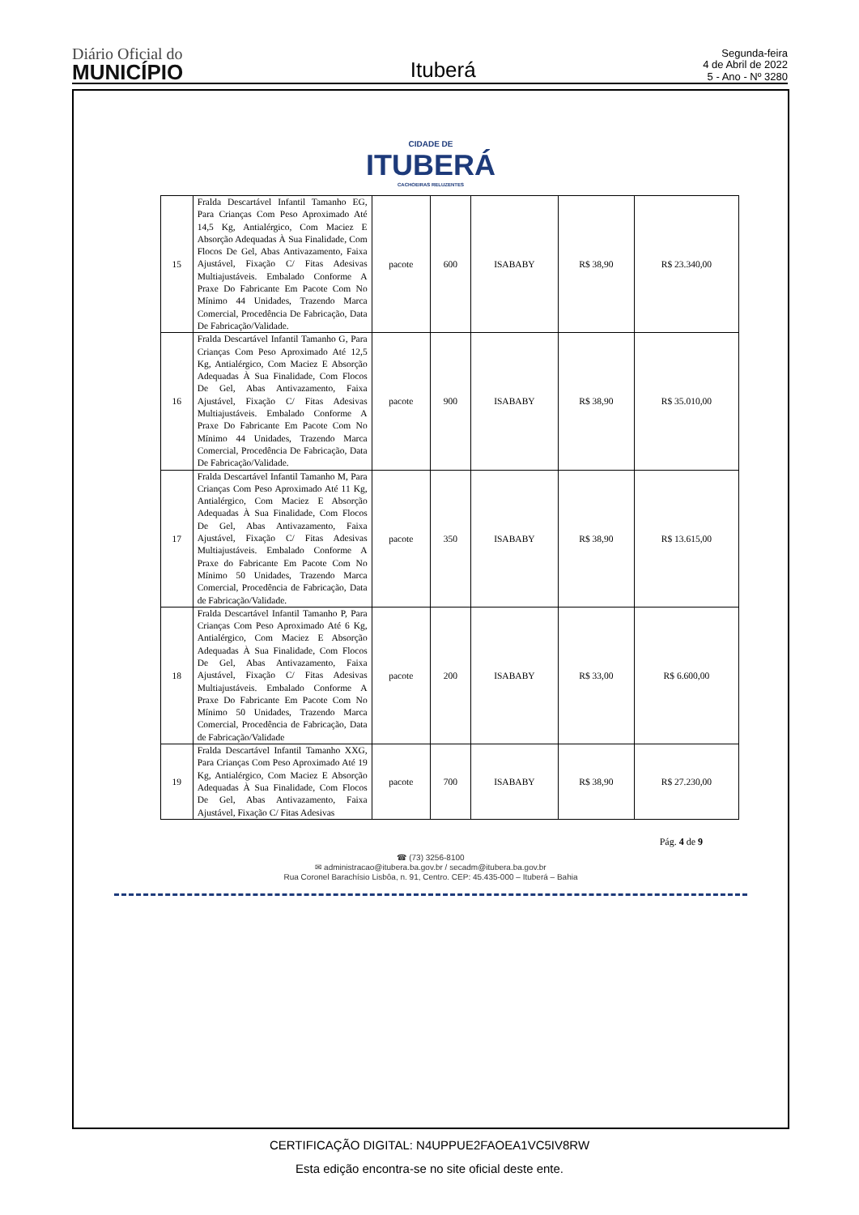Diário Oficial do
MUNICÍPIO
Ituberá
Segunda-feira
4 de Abril de 2022
5 - Ano - Nº 3280
CIDADE DE
ITUBERÁ
CACHOEIRAS RELUZENTES
| 15 | Fralda Descartável Infantil Tamanho EG, Para Crianças Com Peso Aproximado Até 14,5 Kg, Antialérgico, Com Maciez E Absorção Adequadas À Sua Finalidade, Com Flocos De Gel, Abas Antivazamento, Faixa Ajustável, Fixação C/ Fitas Adesivas Multiajustáveis. Embalado Conforme A Praxe Do Fabricante Em Pacote Com No Mínimo 44 Unidades, Trazendo Marca Comercial, Procedência De Fabricação, Data De Fabricação/Validade. | pacote | 600 | ISABABY | R$ 38,90 | R$ 23.340,00 |
| 16 | Fralda Descartável Infantil Tamanho G, Para Crianças Com Peso Aproximado Até 12,5 Kg, Antialérgico, Com Maciez E Absorção Adequadas À Sua Finalidade, Com Flocos De Gel, Abas Antivazamento, Faixa Ajustável, Fixação C/ Fitas Adesivas Multiajustáveis. Embalado Conforme A Praxe Do Fabricante Em Pacote Com No Mínimo 44 Unidades, Trazendo Marca Comercial, Procedência De Fabricação, Data De Fabricação/Validade. | pacote | 900 | ISABABY | R$ 38,90 | R$ 35.010,00 |
| 17 | Fralda Descartável Infantil Tamanho M, Para Crianças Com Peso Aproximado Até 11 Kg, Antialérgico, Com Maciez E Absorção Adequadas À Sua Finalidade, Com Flocos De Gel, Abas Antivazamento, Faixa Ajustável, Fixação C/ Fitas Adesivas Multiajustáveis. Embalado Conforme A Praxe do Fabricante Em Pacote Com No Mínimo 50 Unidades, Trazendo Marca Comercial, Procedência de Fabricação, Data de Fabricação/Validade. | pacote | 350 | ISABABY | R$ 38,90 | R$ 13.615,00 |
| 18 | Fralda Descartável Infantil Tamanho P, Para Crianças Com Peso Aproximado Até 6 Kg, Antialérgico, Com Maciez E Absorção Adequadas À Sua Finalidade, Com Flocos De Gel, Abas Antivazamento, Faixa Ajustável, Fixação C/ Fitas Adesivas Multiajustáveis. Embalado Conforme A Praxe Do Fabricante Em Pacote Com No Mínimo 50 Unidades, Trazendo Marca Comercial, Procedência de Fabricação, Data de Fabricação/Validade | pacote | 200 | ISABABY | R$ 33,00 | R$ 6.600,00 |
| 19 | Fralda Descartável Infantil Tamanho XXG, Para Crianças Com Peso Aproximado Até 19 Kg, Antialérgico, Com Maciez E Absorção Adequadas À Sua Finalidade, Com Flocos De Gel, Abas Antivazamento, Faixa Ajustável, Fixação C/ Fitas Adesivas | pacote | 700 | ISABABY | R$ 38,90 | R$ 27.230,00 |
Pág. 4 de 9
☎ (73) 3256-8100
✉ administracao@itubera.ba.gov.br / secadm@itubera.ba.gov.br
Rua Coronel Barachísio Lisbôa, n. 91, Centro. CEP: 45.435-000 – Ituberá – Bahia
CERTIFICAÇÃO DIGITAL: N4UPPUE2FAOEA1VC5IV8RW
Esta edição encontra-se no site oficial deste ente.